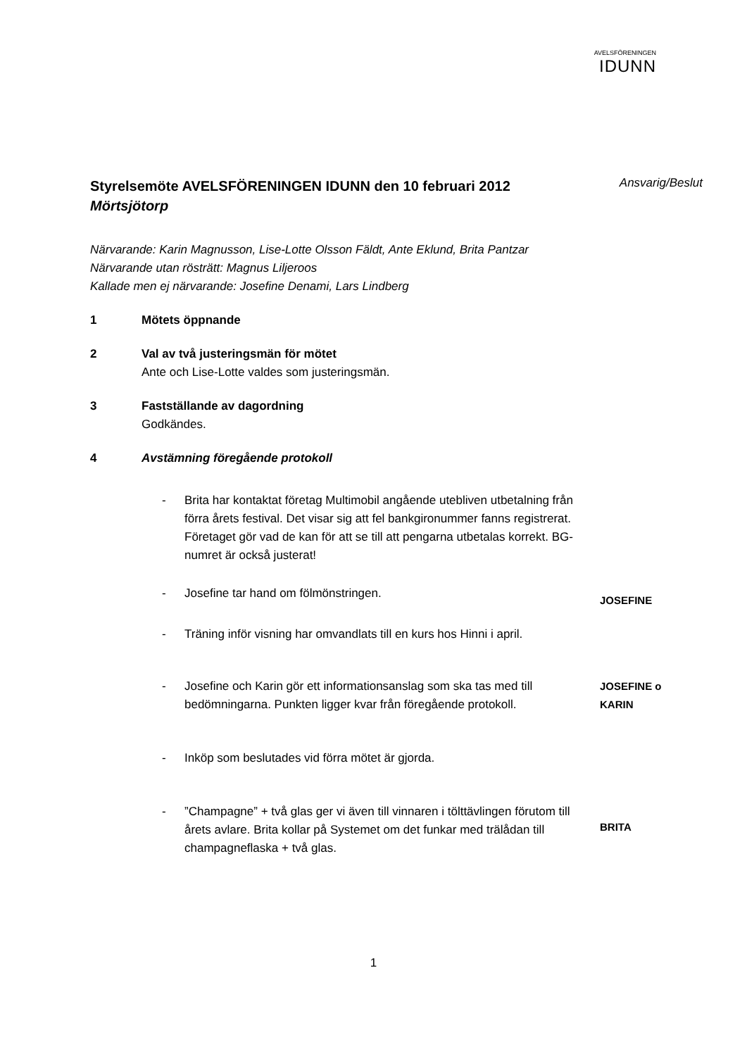AVELSFÖRENINGEN
IDUNN
Styrelsemöte AVELSFÖRENINGEN IDUNN den 10 februari 2012
Mörtsjötorp
Ansvarig/Beslut
Närvarande: Karin Magnusson, Lise-Lotte Olsson Fäldt, Ante Eklund, Brita Pantzar
Närvarande utan rösträtt: Magnus Liljeroos
Kallade men ej närvarande: Josefine Denami, Lars Lindberg
1 Mötets öppnande
2 Val av två justeringsmän för mötet
Ante och Lise-Lotte valdes som justeringsmän.
3 Fastställande av dagordning
Godkändes.
4 Avstämning föregående protokoll
- Brita har kontaktat företag Multimobil angående utebliven utbetalning från förra årets festival. Det visar sig att fel bankgironummer fanns registrerat. Företaget gör vad de kan för att se till att pengarna utbetalas korrekt. BG-numret är också justerat!
- Josefine tar hand om fölmönstringen.
JOSEFINE
- Träning inför visning har omvandlats till en kurs hos Hinni i april.
- Josefine och Karin gör ett informationsanslag som ska tas med till bedömningarna. Punkten ligger kvar från föregående protokoll.
JOSEFINE o
KARIN
- Inköp som beslutades vid förra mötet är gjorda.
- ”Champagne” + två glas ger vi även till vinnaren i tölttävlingen förutom till årets avlare. Brita kollar på Systemet om det funkar med trälådan till champagneflaska + två glas.
BRITA
1